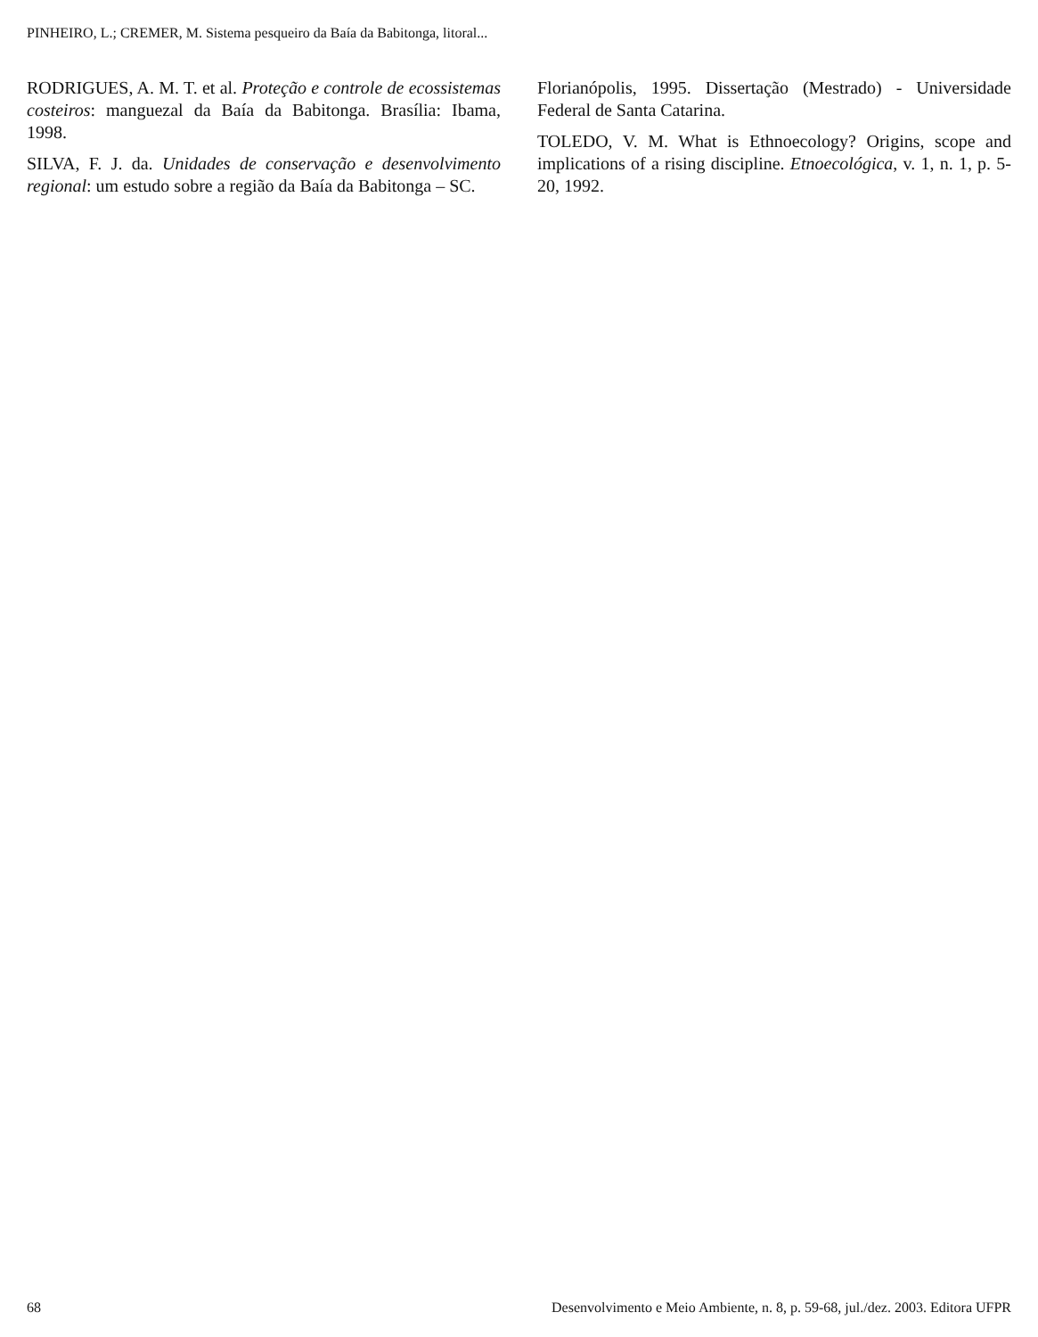PINHEIRO, L.; CREMER, M. Sistema pesqueiro da Baía da Babitonga, litoral...
RODRIGUES, A. M. T. et al. Proteção e controle de ecossistemas costeiros: manguezal da Baía da Babitonga. Brasília: Ibama, 1998.
SILVA, F. J. da. Unidades de conservação e desenvolvimento regional: um estudo sobre a região da Baía da Babitonga – SC.
Florianópolis, 1995. Dissertação (Mestrado) - Universidade Federal de Santa Catarina.
TOLEDO, V. M. What is Ethnoecology? Origins, scope and implications of a rising discipline. Etnoecológica, v. 1, n. 1, p. 5-20, 1992.
68 Desenvolvimento e Meio Ambiente, n. 8, p. 59-68, jul./dez. 2003. Editora UFPR